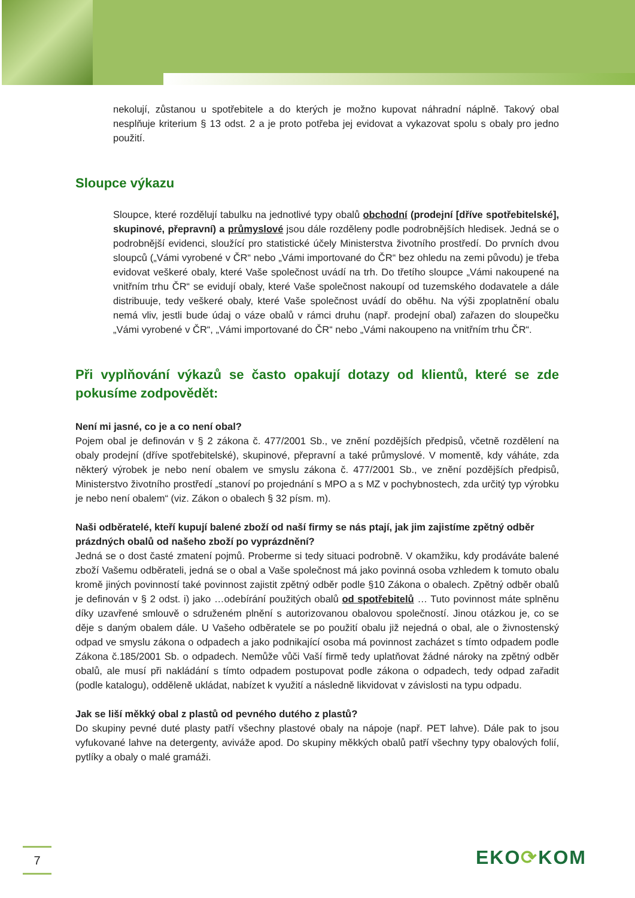nekolují, zůstanou u spotřebitele a do kterých je možno kupovat náhradní náplně. Takový obal nesplňuje kriterium § 13 odst. 2 a je proto potřeba jej evidovat a vykazovat spolu s obaly pro jedno použití.
Sloupce výkazu
Sloupce, které rozdělují tabulku na jednotlivé typy obalů obchodní (prodejní [dříve spotřebitelské], skupinové, přepravní) a průmyslové jsou dále rozděleny podle podrobnějších hledisek. Jedná se o podrobnější evidenci, sloužící pro statistické účely Ministerstva životního prostředí. Do prvních dvou sloupců („Vámi vyrobené v ČR“ nebo „Vámi importované do ČR“ bez ohledu na zemi původu) je třeba evidovat veškeré obaly, které Vaše společnost uvádí na trh. Do třetího sloupce „Vámi nakoupené na vnitřním trhu ČR“ se evidují obaly, které Vaše společnost nakoupí od tuzemského dodavatele a dále distribuuje, tedy veškeré obaly, které Vaše společnost uvádí do oběhu. Na výši zpoplatnění obalu nemá vliv, jestli bude údaj o váze obalů v rámci druhu (např. prodejní obal) zařazen do sloupečku „Vámi vyrobené v ČR“, „Vámi importované do ČR“ nebo „Vámi nakoupeno na vnitřním trhu ČR“.
Při vyplňování výkazů se často opakují dotazy od klientů, které se zde pokusíme zodpovědět:
Není mi jasné, co je a co není obal?
Pojem obal je definován v § 2 zákona č. 477/2001 Sb., ve znění pozdějších předpisů, včetně rozdělení na obaly prodejní (dříve spotřebitelské), skupinové, přepravní a také průmyslové. V momentě, kdy váháte, zda některý výrobek je nebo není obalem ve smyslu zákona č. 477/2001 Sb., ve znění pozdějších předpisů, Ministerstvo životního prostředí „stanoví po projednání s MPO a s MZ v pochybnostech, zda určitý typ výrobku je nebo není obalem“ (viz. Zákon o obalech § 32 písm. m).
Naši odběratelé, kteří kupují balené zboží od naší firmy se nás ptají, jak jim zajistíme zpětný odběr prázdných obalů od našeho zboží po vyprázdnění?
Jedná se o dost časté zmatení pojmů. Proberme si tedy situaci podrobně. V okamžiku, kdy prodáváte balené zboží Vašemu odběrateli, jedná se o obal a Vaše společnost má jako povinná osoba vzhledem k tomuto obalu kromě jiných povinností také povinnost zajistit zpětný odběr podle §10 Zákona o obalech. Zpětný odběr obalů je definován v § 2 odst. i) jako …odebírání použitých obalů od spotřebitelů … Tuto povinnost máte splněnu díky uzavřené smlouvě o sdruženém plnění s autorizovanou obalovou společností. Jinou otázkou je, co se děje s daným obalem dále. U Vašeho odběratele se po použití obalu již nejedná o obal, ale o živnostenský odpad ve smyslu zákona o odpadech a jako podnikající osoba má povinnost zacházet s tímto odpadem podle Zákona č.185/2001 Sb. o odpadech. Nemůže vůči Vaší firmě tedy uplatňovat žádné nároky na zpětný odběr obalů, ale musí při nakládání s tímto odpadem postupovat podle zákona o odpadech, tedy odpad zařadit (podle katalogu), odděleně ukládat, nabízet k využití a následně likvidovat v závislosti na typu odpadu.
Jak se liší měkký obal z plastů od pevného dutého z plastů?
Do skupiny pevné duté plasty patří všechny plastové obaly na nápoje (např. PET lahve). Dále pak to jsou vyfukované lahve na detergenty, aviváže apod. Do skupiny měkkých obalů patří všechny typy obalových folií, pytlíky a obaly o malé gramáži.
7 EKO⟳KOM